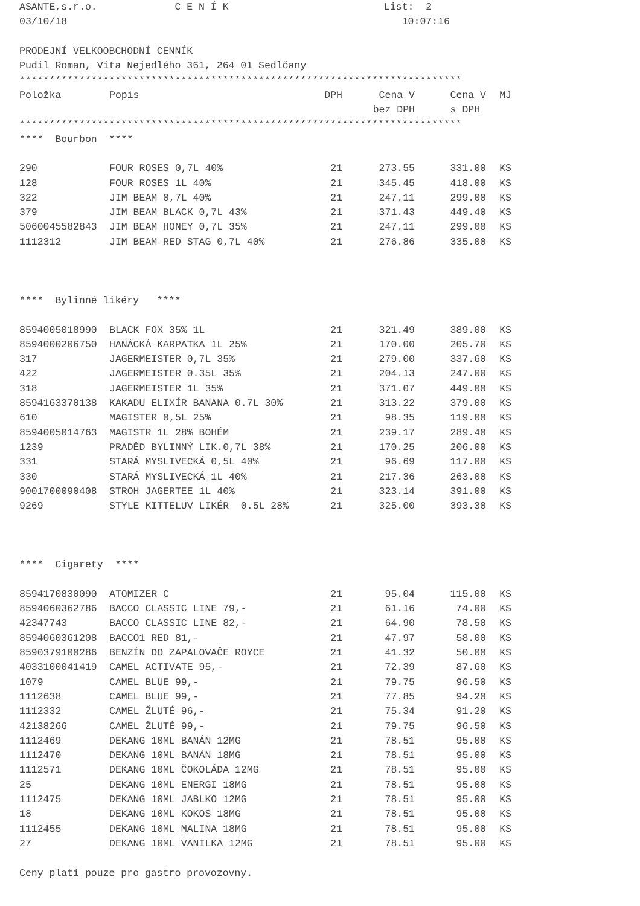ASANTE,s.r.o. C E N Í K List: 2 03/10/18 10:07:16 PRODEJNÍ VELKOOBCHODNÍ CENNÍK Pudil Roman, Víta Nejedlého 361, 264 01 Sedlčany **************************************************************************
| Položka | Popis | DPH | Cena V | Cena V | MJ |
| | | | bez DPH | s DPH | |
************************************************************************** **** Bourbon ****
| 290 | FOUR ROSES 0,7L 40% | 21 | 273.55 | 331.00 | KS |
| 128 | FOUR ROSES 1L 40% | 21 | 345.45 | 418.00 | KS |
| 322 | JIM BEAM 0,7L 40% | 21 | 247.11 | 299.00 | KS |
| 379 | JIM BEAM BLACK 0,7L 43% | 21 | 371.43 | 449.40 | KS |
| 5060045582843 | JIM BEAM HONEY 0,7L 35% | 21 | 247.11 | 299.00 | KS |
| 1112312 | JIM BEAM RED STAG 0,7L 40% | 21 | 276.86 | 335.00 | KS |
**** Bylinné likéry ****
| 8594005018990 | BLACK FOX 35% 1L | 21 | 321.49 | 389.00 | KS |
| 8594000206750 | HANÁCKÁ KARPATKA 1L 25% | 21 | 170.00 | 205.70 | KS |
| 317 | JAGERMEISTER 0,7L 35% | 21 | 279.00 | 337.60 | KS |
| 422 | JAGERMEISTER 0.35L 35% | 21 | 204.13 | 247.00 | KS |
| 318 | JAGERMEISTER 1L 35% | 21 | 371.07 | 449.00 | KS |
| 8594163370138 | KAKADU ELIXÍR BANANA 0.7L 30% | 21 | 313.22 | 379.00 | KS |
| 610 | MAGISTER 0,5L 25% | 21 | 98.35 | 119.00 | KS |
| 8594005014763 | MAGISTR 1L 28% BOHÉM | 21 | 239.17 | 289.40 | KS |
| 1239 | PRADĚD BYLINNÝ LIK.0,7L 38% | 21 | 170.25 | 206.00 | KS |
| 331 | STARÁ MYSLIVECKÁ 0,5L 40% | 21 | 96.69 | 117.00 | KS |
| 330 | STARÁ MYSLIVECKÁ 1L 40% | 21 | 217.36 | 263.00 | KS |
| 9001700090408 | STROH JAGERTEE 1L 40% | 21 | 323.14 | 391.00 | KS |
| 9269 | STYLE KITTELUV LIKÉR 0.5L 28% | 21 | 325.00 | 393.30 | KS |
**** Cigarety ****
| 8594170830090 | ATOMIZER C | 21 | 95.04 | 115.00 | KS |
| 8594060362786 | BACCO CLASSIC LINE 79,- | 21 | 61.16 | 74.00 | KS |
| 42347743 | BACCO CLASSIC LINE 82,- | 21 | 64.90 | 78.50 | KS |
| 8594060361208 | BACCO1 RED 81,- | 21 | 47.97 | 58.00 | KS |
| 8590379100286 | BENZÍN DO ZAPALOVAČE ROYCE | 21 | 41.32 | 50.00 | KS |
| 4033100041419 | CAMEL ACTIVATE 95,- | 21 | 72.39 | 87.60 | KS |
| 1079 | CAMEL BLUE 99,- | 21 | 79.75 | 96.50 | KS |
| 1112638 | CAMEL BLUE 99,- | 21 | 77.85 | 94.20 | KS |
| 1112332 | CAMEL ŽLUTÉ 96,- | 21 | 75.34 | 91.20 | KS |
| 42138266 | CAMEL ŽLUTÉ 99,- | 21 | 79.75 | 96.50 | KS |
| 1112469 | DEKANG 10ML BANÁN 12MG | 21 | 78.51 | 95.00 | KS |
| 1112470 | DEKANG 10ML BANÁN 18MG | 21 | 78.51 | 95.00 | KS |
| 1112571 | DEKANG 10ML ČOKOLÁDA 12MG | 21 | 78.51 | 95.00 | KS |
| 25 | DEKANG 10ML ENERGI 18MG | 21 | 78.51 | 95.00 | KS |
| 1112475 | DEKANG 10ML JABLKO 12MG | 21 | 78.51 | 95.00 | KS |
| 18 | DEKANG 10ML KOKOS 18MG | 21 | 78.51 | 95.00 | KS |
| 1112455 | DEKANG 10ML MALINA 18MG | 21 | 78.51 | 95.00 | KS |
| 27 | DEKANG 10ML VANILKA 12MG | 21 | 78.51 | 95.00 | KS |
Ceny platí pouze pro gastro provozovny.